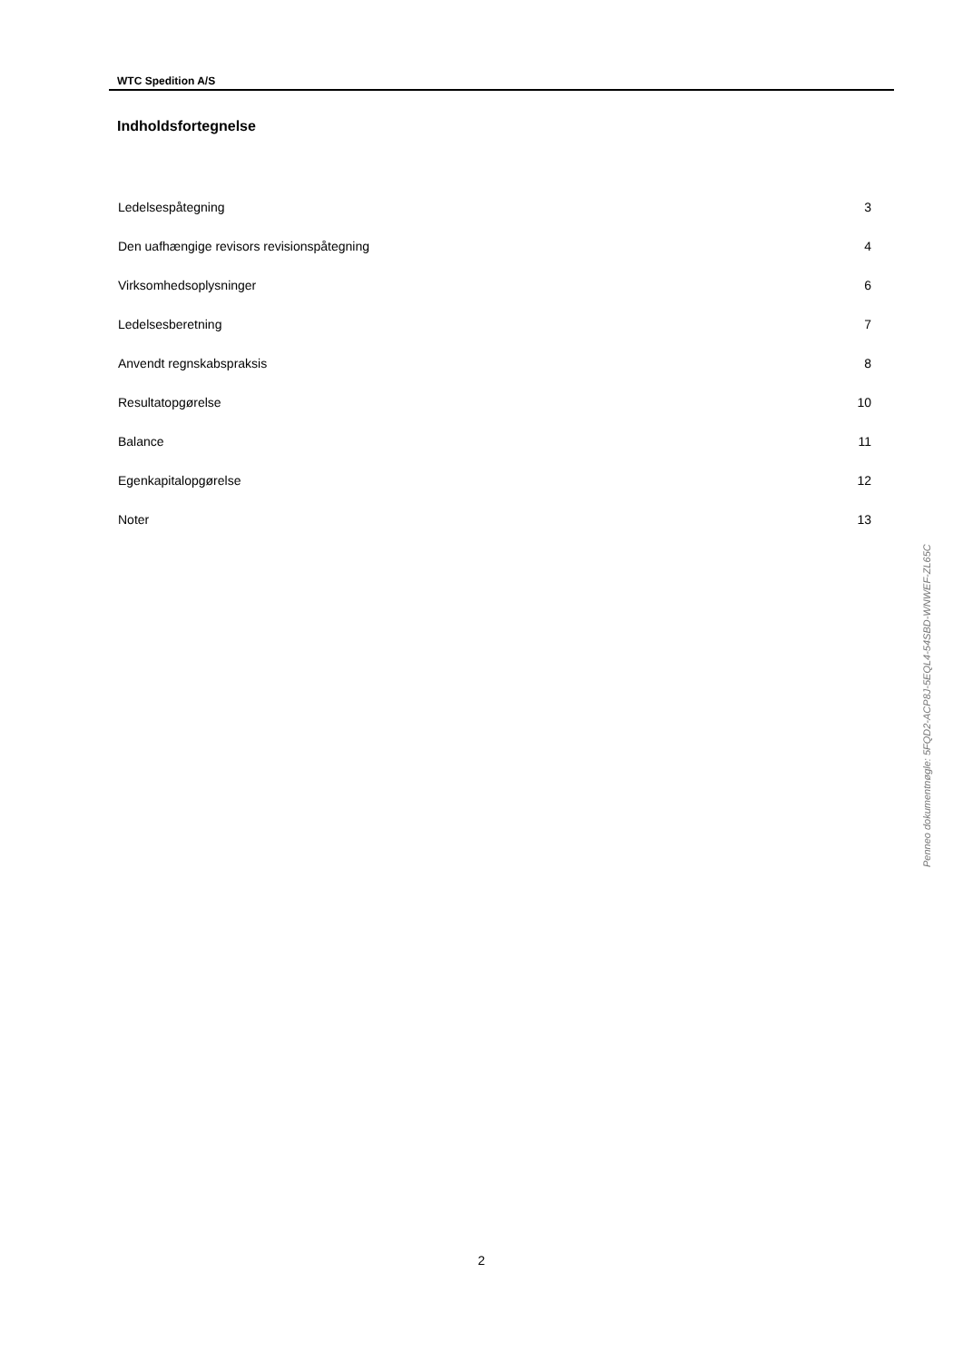WTC Spedition A/S
Indholdsfortegnelse
| Ledelsespåtegning | 3 |
| Den uafhængige revisors revisionspåtegning | 4 |
| Virksomhedsoplysninger | 6 |
| Ledelsesberetning | 7 |
| Anvendt regnskabspraksis | 8 |
| Resultatopgørelse | 10 |
| Balance | 11 |
| Egenkapitalopgørelse | 12 |
| Noter | 13 |
Penneo dokumentnøgle: 5FQD2-ACP8J-5EQL4-54SBD-WNWEF-ZL65C
2